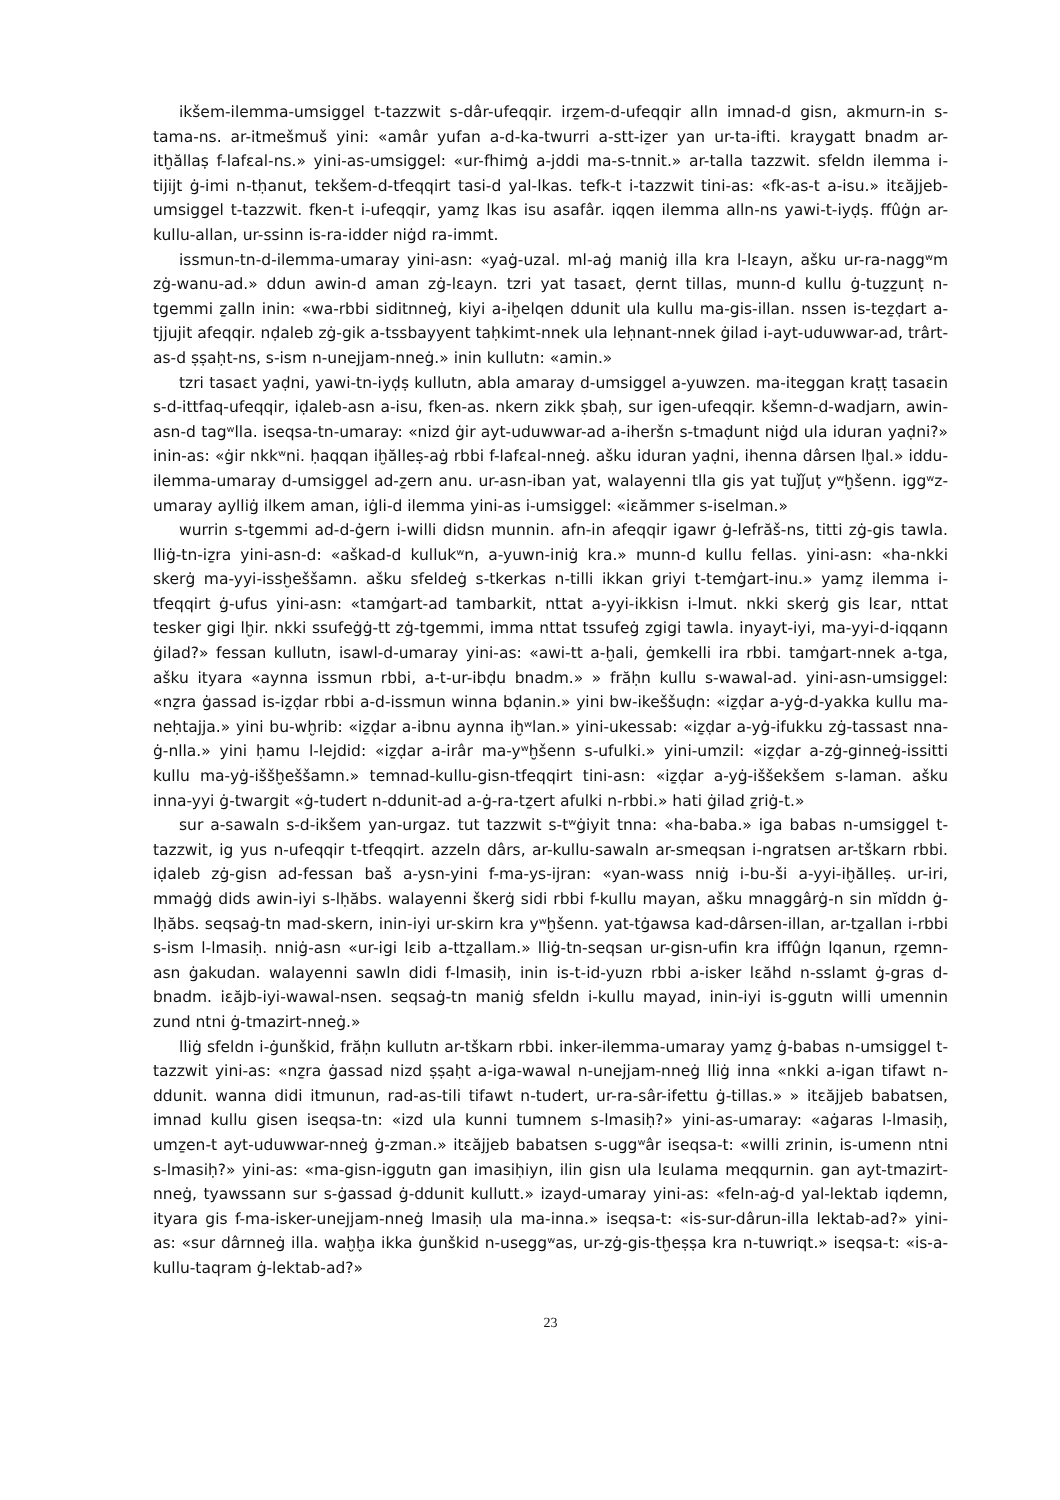ikšem-ilemma-umsiggel t-tazzwit s-dâr-ufeqqir. irẕem-d-ufeqqir alln imnad-d gisn, akmurn-in s-tama-ns. ar-itmešmuš yini: «amâr yufan a-d-ka-twurri a-stt-iẕer yan ur-ta-ifti. kraygatt bnadm ar-itḫăllaṣ f-lafɛal-ns.» yini-as-umsiggel: «ur-fhimġ a-jddi ma-s-tnnit.» ar-talla tazzwit. sfeldn ilemma i-tijijt ġ-imi n-tḥanut, tekšem-d-tfeqqirt tasi-d yal-lkas. tefk-t i-tazzwit tini-as: «fk-as-t a-isu.» itɛăjjeb-umsiggel t-tazzwit. fken-t i-ufeqqir, yamẕ lkas isu asafâr. iqqen ilemma alln-ns yawi-t-iyḍṣ. ffûġn ar-kullu-allan, ur-ssinn is-ra-idder niġd ra-immt.
issmun-tn-d-ilemma-umaray yini-asn: «yaġ-uzal. ml-aġ maniġ illa kra l-lɛayn, ašku ur-ra-naggʷm zġ-wanu-ad.» ddun awin-d aman zġ-lɛayn. tzri yat tasaɛt, ḍernt tillas, munn-d kullu ġ-tuẕẕunṭ n-tgemmi ẕalln inin: «wa-rbbi siditnneġ, kiyi a-iḫelqen ddunit ula kullu ma-gis-illan. nssen is-teẕḍart a-tjjujit afeqqir. nḍaleb zġ-gik a-tssbayyent taḥkimt-nnek ula leḥnant-nnek ġilad i-ayt-uduwwar-ad, trârt-as-d ṣṣaḥt-ns, s-ism n-unejjam-nneġ.» inin kullutn: «amin.»
tzri tasaɛt yaḍni, yawi-tn-iyḍṣ kullutn, abla amaray d-umsiggel a-yuwzen. ma-iteggan kraṭṭ tasaɛin s-d-ittfaq-ufeqqir, iḍaleb-asn a-isu, fken-as. nkern zikk ṣbaḥ, sur igen-ufeqqir. kšemn-d-wadjarn, awin-asn-d tagʷlla. iseqsa-tn-umaray: «nizd ġir ayt-uduwwar-ad a-iheršn s-tmaḍunt niġd ula iduran yaḍni?» inin-as: «ġir nkkʷni. ḥaqqan iḫălleṣ-aġ rbbi f-lafɛal-nneġ. ašku iduran yaḍni, ihenna dârsen lḫal.» iddu-ilemma-umaray d-umsiggel ad-ẕern anu. ur-asn-iban yat, walayenni tlla gis yat tuǰǰuṭ yʷḫšenn. iggʷz-umaray aylliġ ilkem aman, iġli-d ilemma yini-as i-umsiggel: «iɛămmer s-iselman.»
wurrin s-tgemmi ad-d-ġern i-willi didsn munnin. afn-in afeqqir igawr ġ-lefrăš-ns, titti zġ-gis tawla. lliġ-tn-iẕra yini-asn-d: «aškad-d kullukʷn, a-yuwn-iniġ kra.» munn-d kullu fellas. yini-asn: «ha-nkki skerġ ma-yyi-issḫeššamn. ašku sfeldeġ s-tkerkas n-tilli ikkan griyi t-temġart-inu.» yamẕ ilemma i-tfeqqirt ġ-ufus yini-asn: «tamġart-ad tambarkit, nttat a-yyi-ikkisn i-lmut. nkki skerġ gis lɛar, nttat tesker gigi lḫir. nkki ssufeġġ-tt zġ-tgemmi, imma nttat tssufeġ zgigi tawla. inyayt-iyi, ma-yyi-d-iqqann ġilad?» fessan kullutn, isawl-d-umaray yini-as: «awi-tt a-ḫali, ġemkelli ira rbbi. tamġart-nnek a-tga, ašku ityara «aynna issmun rbbi, a-t-ur-ibḍu bnadm.» » frăḥn kullu s-wawal-ad. yini-asn-umsiggel: «nẕra ġassad is-iẕḍar rbbi a-d-issmun winna bḍanin.» yini bw-ikeššuḍn: «iẕḍar a-yġ-d-yakka kullu ma-neḥtajja.» yini bu-wḫrib: «iẕḍar a-ibnu aynna iḫʷlan.» yini-ukessab: «iẕḍar a-yġ-ifukku zġ-tassast nna-ġ-nlla.» yini ḥamu l-lejdid: «iẕḍar a-irâr ma-yʷḫšenn s-ufulki.» yini-umzil: «iẕḍar a-zġ-ginneġ-issitti kullu ma-yġ-iššḫeššamn.» temnad-kullu-gisn-tfeqqirt tini-asn: «iẕḍar a-yġ-iššekšem s-laman. ašku inna-yyi ġ-twargit «ġ-tudert n-ddunit-ad a-ġ-ra-tẕert afulki n-rbbi.» hati ġilad ẕriġ-t.»
sur a-sawaln s-d-ikšem yan-urgaz. tut tazzwit s-tʷġiyit tnna: «ha-baba.» iga babas n-umsiggel t-tazzwit, ig yus n-ufeqqir t-tfeqqirt. azzeln dârs, ar-kullu-sawaln ar-smeqsan i-ngratsen ar-tškarn rbbi. iḍaleb zġ-gisn ad-fessan baš a-ysn-yini f-ma-ys-ijran: «yan-wass nniġ i-bu-ši a-yyi-iḫălleṣ. ur-iri, mmaġġ dids awin-iyi s-lḥăbs. walayenni škerġ sidi rbbi f-kullu mayan, ašku mnaggârġ-n sin mĭddn ġ-lḥăbs. seqsaġ-tn mad-skern, inin-iyi ur-skirn kra yʷḫšenn. yat-tġawsa kad-dârsen-illan, ar-tẕallan i-rbbi s-ism l-lmasiḥ. nniġ-asn «ur-igi lɛib a-ttẕallam.» lliġ-tn-seqsan ur-gisn-ufin kra iffûġn lqanun, rẕemn-asn ġakudan. walayenni sawln didi f-lmasiḥ, inin is-t-id-yuzn rbbi a-isker lɛăhd n-sslamt ġ-gras d-bnadm. iɛăjb-iyi-wawal-nsen. seqsaġ-tn maniġ sfeldn i-kullu mayad, inin-iyi is-ggutn willi umennin zund ntni ġ-tmazirt-nneġ.»
lliġ sfeldn i-ġunškid, frăḥn kullutn ar-tškarn rbbi. inker-ilemma-umaray yamẕ ġ-babas n-umsiggel t-tazzwit yini-as: «nẕra ġassad nizd ṣṣaḥt a-iga-wawal n-unejjam-nneġ lliġ inna «nkki a-igan tifawt n-ddunit. wanna didi itmunun, rad-as-tili tifawt n-tudert, ur-ra-sâr-ifettu ġ-tillas.» » itɛăjjeb babatsen, imnad kullu gisen iseqsa-tn: «izd ula kunni tumnem s-lmasiḥ?» yini-as-umaray: «aġaras l-lmasiḥ, umẕen-t ayt-uduwwar-nneġ ġ-zman.» itɛăjjeb babatsen s-uggʷâr iseqsa-t: «willi zrinin, is-umenn ntni s-lmasiḥ?» yini-as: «ma-gisn-iggutn gan imasiḥiyn, ilin gisn ula lɛulama meqqurnin. gan ayt-tmazirt-nneġ, tyawssann sur s-ġassad ġ-ddunit kullutt.» izayd-umaray yini-as: «feln-aġ-d yal-lektab iqdemn, ityara gis f-ma-isker-unejjam-nneġ lmasiḥ ula ma-inna.» iseqsa-t: «is-sur-dârun-illa lektab-ad?» yini-as: «sur dârnneġ illa. waḫḫa ikka ġunškid n-useggʷas, ur-zġ-gis-tḫeṣṣa kra n-tuwriqt.» iseqsa-t: «is-a-kullu-taqram ġ-lektab-ad?»
23